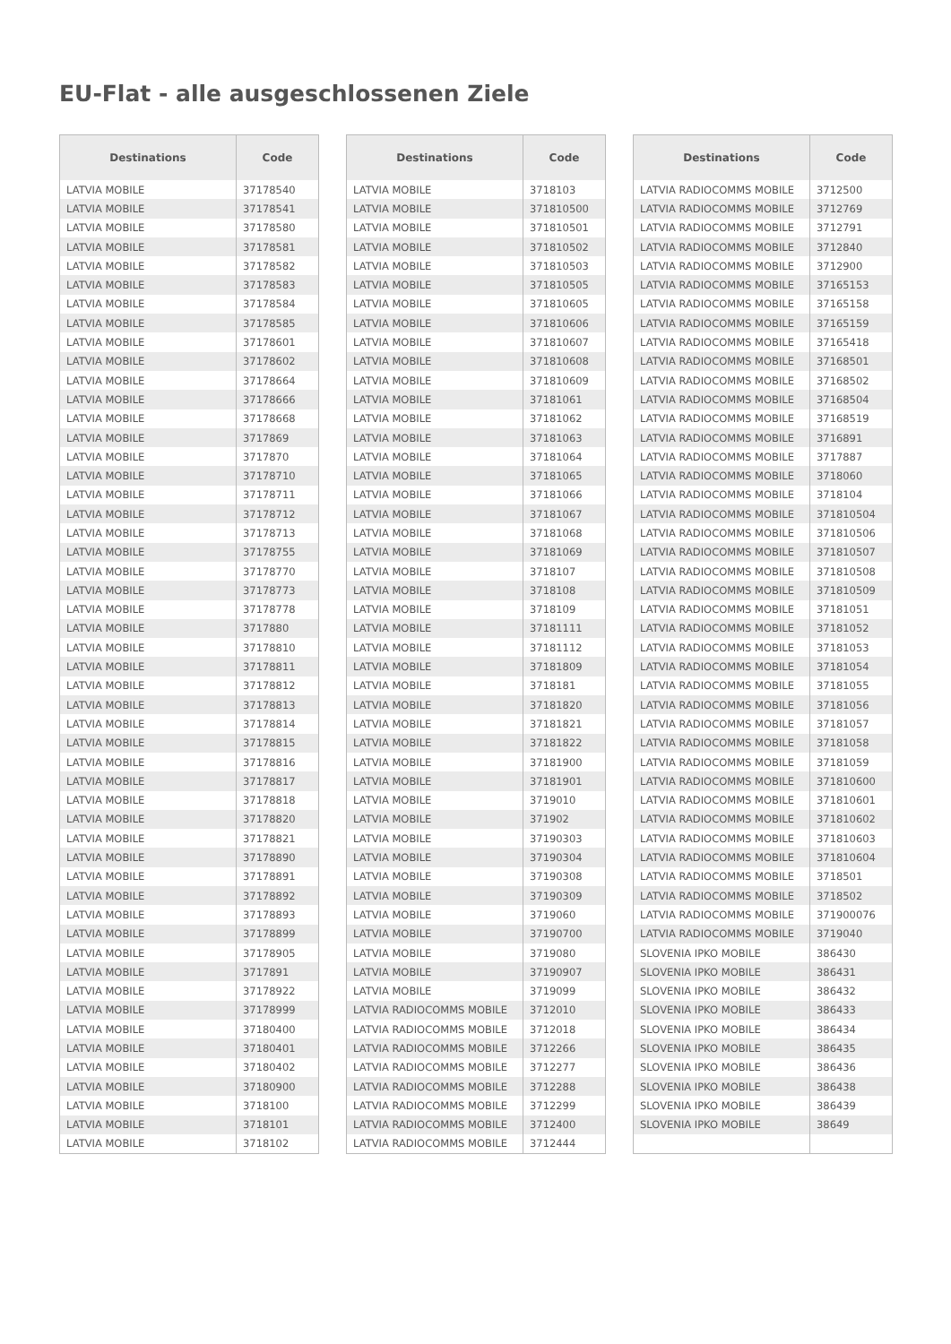EU-Flat - alle ausgeschlossenen Ziele
| Destinations | Code |
| --- | --- |
| LATVIA MOBILE | 37178540 |
| LATVIA MOBILE | 37178541 |
| LATVIA MOBILE | 37178580 |
| LATVIA MOBILE | 37178581 |
| LATVIA MOBILE | 37178582 |
| LATVIA MOBILE | 37178583 |
| LATVIA MOBILE | 37178584 |
| LATVIA MOBILE | 37178585 |
| LATVIA MOBILE | 37178601 |
| LATVIA MOBILE | 37178602 |
| LATVIA MOBILE | 37178664 |
| LATVIA MOBILE | 37178666 |
| LATVIA MOBILE | 37178668 |
| LATVIA MOBILE | 3717869 |
| LATVIA MOBILE | 3717870 |
| LATVIA MOBILE | 37178710 |
| LATVIA MOBILE | 37178711 |
| LATVIA MOBILE | 37178712 |
| LATVIA MOBILE | 37178713 |
| LATVIA MOBILE | 37178755 |
| LATVIA MOBILE | 37178770 |
| LATVIA MOBILE | 37178773 |
| LATVIA MOBILE | 37178778 |
| LATVIA MOBILE | 3717880 |
| LATVIA MOBILE | 37178810 |
| LATVIA MOBILE | 37178811 |
| LATVIA MOBILE | 37178812 |
| LATVIA MOBILE | 37178813 |
| LATVIA MOBILE | 37178814 |
| LATVIA MOBILE | 37178815 |
| LATVIA MOBILE | 37178816 |
| LATVIA MOBILE | 37178817 |
| LATVIA MOBILE | 37178818 |
| LATVIA MOBILE | 37178820 |
| LATVIA MOBILE | 37178821 |
| LATVIA MOBILE | 37178890 |
| LATVIA MOBILE | 37178891 |
| LATVIA MOBILE | 37178892 |
| LATVIA MOBILE | 37178893 |
| LATVIA MOBILE | 37178899 |
| LATVIA MOBILE | 37178905 |
| LATVIA MOBILE | 3717891 |
| LATVIA MOBILE | 37178922 |
| LATVIA MOBILE | 37178999 |
| LATVIA MOBILE | 37180400 |
| LATVIA MOBILE | 37180401 |
| LATVIA MOBILE | 37180402 |
| LATVIA MOBILE | 37180900 |
| LATVIA MOBILE | 3718100 |
| LATVIA MOBILE | 3718101 |
| LATVIA MOBILE | 3718102 |
| Destinations | Code |
| --- | --- |
| LATVIA MOBILE | 3718103 |
| LATVIA MOBILE | 371810500 |
| LATVIA MOBILE | 371810501 |
| LATVIA MOBILE | 371810502 |
| LATVIA MOBILE | 371810503 |
| LATVIA MOBILE | 371810505 |
| LATVIA MOBILE | 371810605 |
| LATVIA MOBILE | 371810606 |
| LATVIA MOBILE | 371810607 |
| LATVIA MOBILE | 371810608 |
| LATVIA MOBILE | 371810609 |
| LATVIA MOBILE | 37181061 |
| LATVIA MOBILE | 37181062 |
| LATVIA MOBILE | 37181063 |
| LATVIA MOBILE | 37181064 |
| LATVIA MOBILE | 37181065 |
| LATVIA MOBILE | 37181066 |
| LATVIA MOBILE | 37181067 |
| LATVIA MOBILE | 37181068 |
| LATVIA MOBILE | 37181069 |
| LATVIA MOBILE | 3718107 |
| LATVIA MOBILE | 3718108 |
| LATVIA MOBILE | 3718109 |
| LATVIA MOBILE | 37181111 |
| LATVIA MOBILE | 37181112 |
| LATVIA MOBILE | 37181809 |
| LATVIA MOBILE | 3718181 |
| LATVIA MOBILE | 37181820 |
| LATVIA MOBILE | 37181821 |
| LATVIA MOBILE | 37181822 |
| LATVIA MOBILE | 37181900 |
| LATVIA MOBILE | 37181901 |
| LATVIA MOBILE | 3719010 |
| LATVIA MOBILE | 371902 |
| LATVIA MOBILE | 37190303 |
| LATVIA MOBILE | 37190304 |
| LATVIA MOBILE | 37190308 |
| LATVIA MOBILE | 37190309 |
| LATVIA MOBILE | 3719060 |
| LATVIA MOBILE | 37190700 |
| LATVIA MOBILE | 3719080 |
| LATVIA MOBILE | 37190907 |
| LATVIA MOBILE | 3719099 |
| LATVIA RADIOCOMMS MOBILE | 3712010 |
| LATVIA RADIOCOMMS MOBILE | 3712018 |
| LATVIA RADIOCOMMS MOBILE | 3712266 |
| LATVIA RADIOCOMMS MOBILE | 3712277 |
| LATVIA RADIOCOMMS MOBILE | 3712288 |
| LATVIA RADIOCOMMS MOBILE | 3712299 |
| LATVIA RADIOCOMMS MOBILE | 3712400 |
| LATVIA RADIOCOMMS MOBILE | 3712444 |
| Destinations | Code |
| --- | --- |
| LATVIA RADIOCOMMS MOBILE | 3712500 |
| LATVIA RADIOCOMMS MOBILE | 3712769 |
| LATVIA RADIOCOMMS MOBILE | 3712791 |
| LATVIA RADIOCOMMS MOBILE | 3712840 |
| LATVIA RADIOCOMMS MOBILE | 3712900 |
| LATVIA RADIOCOMMS MOBILE | 37165153 |
| LATVIA RADIOCOMMS MOBILE | 37165158 |
| LATVIA RADIOCOMMS MOBILE | 37165159 |
| LATVIA RADIOCOMMS MOBILE | 37165418 |
| LATVIA RADIOCOMMS MOBILE | 37168501 |
| LATVIA RADIOCOMMS MOBILE | 37168502 |
| LATVIA RADIOCOMMS MOBILE | 37168504 |
| LATVIA RADIOCOMMS MOBILE | 37168519 |
| LATVIA RADIOCOMMS MOBILE | 3716891 |
| LATVIA RADIOCOMMS MOBILE | 3717887 |
| LATVIA RADIOCOMMS MOBILE | 3718060 |
| LATVIA RADIOCOMMS MOBILE | 3718104 |
| LATVIA RADIOCOMMS MOBILE | 371810504 |
| LATVIA RADIOCOMMS MOBILE | 371810506 |
| LATVIA RADIOCOMMS MOBILE | 371810507 |
| LATVIA RADIOCOMMS MOBILE | 371810508 |
| LATVIA RADIOCOMMS MOBILE | 371810509 |
| LATVIA RADIOCOMMS MOBILE | 37181051 |
| LATVIA RADIOCOMMS MOBILE | 37181052 |
| LATVIA RADIOCOMMS MOBILE | 37181053 |
| LATVIA RADIOCOMMS MOBILE | 37181054 |
| LATVIA RADIOCOMMS MOBILE | 37181055 |
| LATVIA RADIOCOMMS MOBILE | 37181056 |
| LATVIA RADIOCOMMS MOBILE | 37181057 |
| LATVIA RADIOCOMMS MOBILE | 37181058 |
| LATVIA RADIOCOMMS MOBILE | 37181059 |
| LATVIA RADIOCOMMS MOBILE | 371810600 |
| LATVIA RADIOCOMMS MOBILE | 371810601 |
| LATVIA RADIOCOMMS MOBILE | 371810602 |
| LATVIA RADIOCOMMS MOBILE | 371810603 |
| LATVIA RADIOCOMMS MOBILE | 371810604 |
| LATVIA RADIOCOMMS MOBILE | 3718501 |
| LATVIA RADIOCOMMS MOBILE | 3718502 |
| LATVIA RADIOCOMMS MOBILE | 371900076 |
| LATVIA RADIOCOMMS MOBILE | 3719040 |
| SLOVENIA IPKO MOBILE | 386430 |
| SLOVENIA IPKO MOBILE | 386431 |
| SLOVENIA IPKO MOBILE | 386432 |
| SLOVENIA IPKO MOBILE | 386433 |
| SLOVENIA IPKO MOBILE | 386434 |
| SLOVENIA IPKO MOBILE | 386435 |
| SLOVENIA IPKO MOBILE | 386436 |
| SLOVENIA IPKO MOBILE | 386438 |
| SLOVENIA IPKO MOBILE | 386439 |
| SLOVENIA IPKO MOBILE | 38649 |